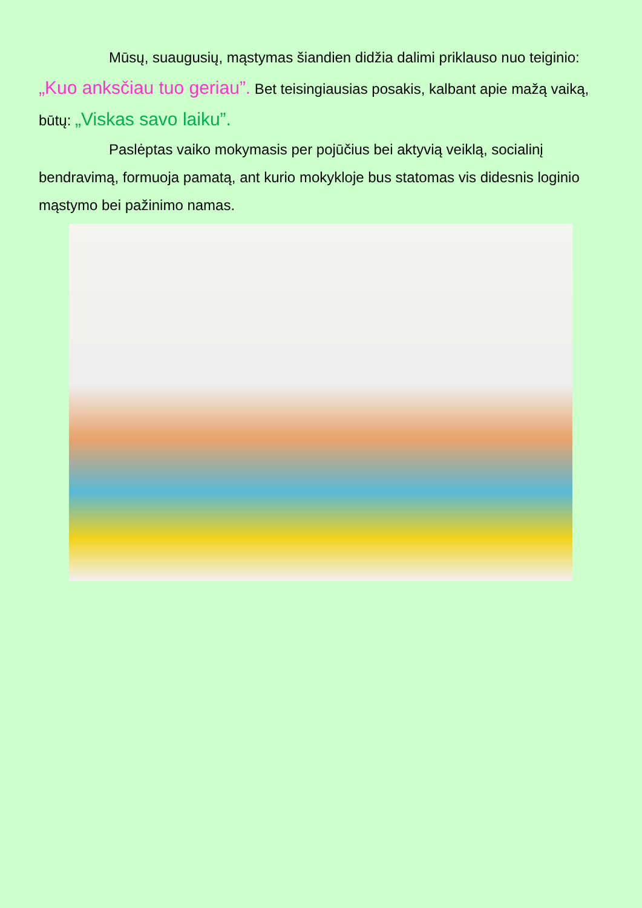Mūsų, suaugusių, mąstymas šiandien didžia dalimi priklauso nuo teiginio: „Kuo anksčiau tuo geriau”. Bet teisingiausias posakis, kalbant apie mažą vaiką, būtų: „Viskas savo laiku”.
Paslėptas vaiko mokymasis per pojūčius bei aktyvią veiklą, socialinį bendravimą, formuoja pamatą, ant kurio mokykloje bus statomas vis didesnis loginio mąstymo bei pažinimo namas.